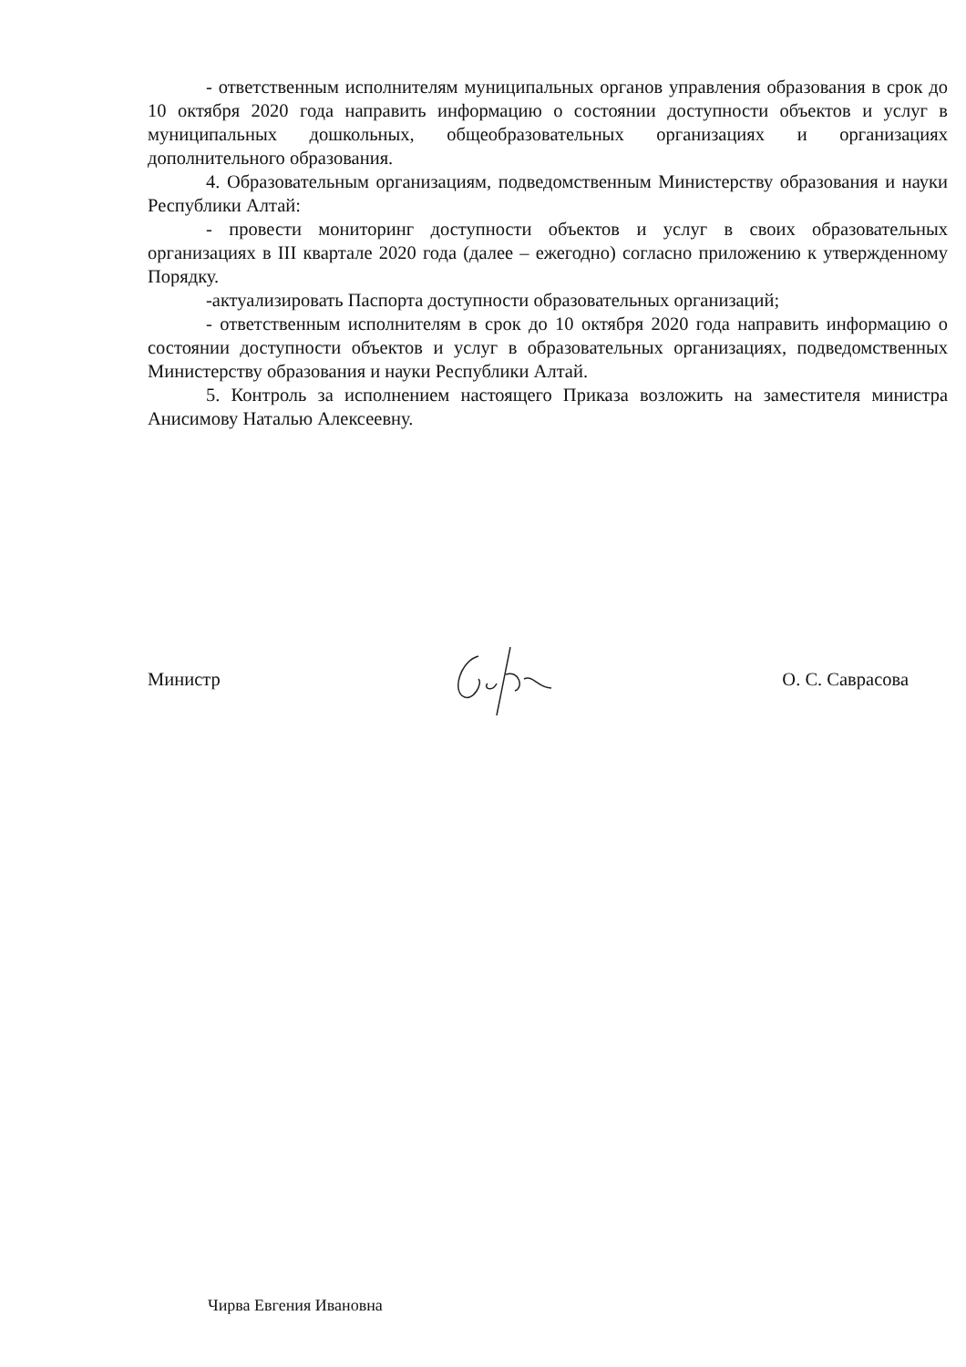- ответственным исполнителям муниципальных органов управления образования в срок до 10 октября 2020 года направить информацию о состоянии доступности объектов и услуг в муниципальных дошкольных, общеобразовательных организациях и организациях дополнительного образования.
4. Образовательным организациям, подведомственным Министерству образования и науки Республики Алтай:
- провести мониторинг доступности объектов и услуг в своих образовательных организациях в III квартале 2020 года (далее – ежегодно) согласно приложению к утвержденному Порядку.
-актуализировать Паспорта доступности образовательных организаций;
- ответственным исполнителям в срок до 10 октября 2020 года направить информацию о состоянии доступности объектов и услуг в образовательных организациях, подведомственных Министерству образования и науки Республики Алтай.
5. Контроль за исполнением настоящего Приказа возложить на заместителя министра Анисимову Наталью Алексеевну.
Министр О. С. Саврасова
Чирва Евгения Ивановна